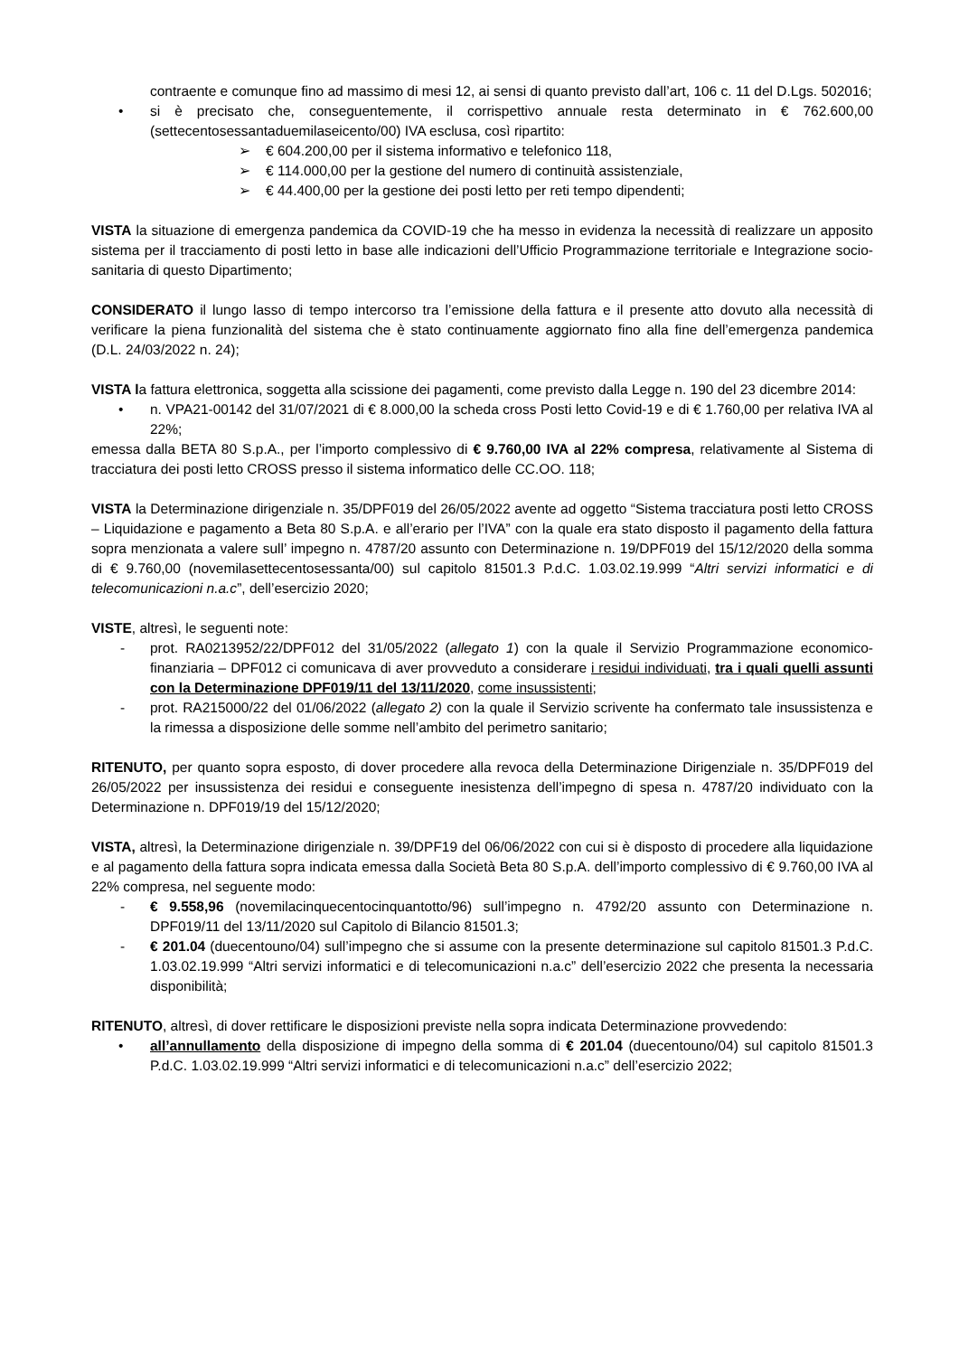contraente e comunque fino ad massimo di mesi 12, ai sensi di quanto previsto dall’art, 106 c. 11 del D.Lgs. 502016;
• si è precisato che, conseguentemente, il corrispettivo annuale resta determinato in € 762.600,00 (settecentosessantaduemilaseicento/00) IVA esclusa, così ripartito:
➢ € 604.200,00 per il sistema informativo e telefonico 118,
➢ € 114.000,00 per la gestione del numero di continuità assistenziale,
➢ € 44.400,00 per la gestione dei posti letto per reti tempo dipendenti;
VISTA la situazione di emergenza pandemica da COVID-19 che ha messo in evidenza la necessità di realizzare un apposito sistema per il tracciamento di posti letto in base alle indicazioni dell’Ufficio Programmazione territoriale e Integrazione socio-sanitaria di questo Dipartimento;
CONSIDERATO il lungo lasso di tempo intercorso tra l’emissione della fattura e il presente atto dovuto alla necessità di verificare la piena funzionalità del sistema che è stato continuamente aggiornato fino alla fine dell’emergenza pandemica (D.L. 24/03/2022 n. 24);
VISTA la fattura elettronica, soggetta alla scissione dei pagamenti, come previsto dalla Legge n. 190 del 23 dicembre 2014:
• n. VPA21-00142 del 31/07/2021 di € 8.000,00 la scheda cross Posti letto Covid-19 e di € 1.760,00 per relativa IVA al 22%;
emessa dalla BETA 80 S.p.A., per l’importo complessivo di € 9.760,00 IVA al 22% compresa, relativamente al Sistema di tracciatura dei posti letto CROSS presso il sistema informatico delle CC.OO. 118;
VISTA la Determinazione dirigenziale n. 35/DPF019 del 26/05/2022 avente ad oggetto “Sistema tracciatura posti letto CROSS – Liquidazione e pagamento a Beta 80 S.p.A. e all’erario per l’IVA” con la quale era stato disposto il pagamento della fattura sopra menzionata a valere sull’ impegno n. 4787/20 assunto con Determinazione n. 19/DPF019 del 15/12/2020 della somma di € 9.760,00 (novemilasettecentosessanta/00) sul capitolo 81501.3 P.d.C. 1.03.02.19.999 “Altri servizi informatici e di telecomunicazioni n.a.c”, dell’esercizio 2020;
VISTE, altresì, le seguenti note:
- prot. RA0213952/22/DPF012 del 31/05/2022 (allegato 1) con la quale il Servizio Programmazione economico-finanziaria – DPF012 ci comunicava di aver provveduto a considerare i residui individuati, tra i quali quelli assunti con la Determinazione DPF019/11 del 13/11/2020, come insussistenti;
- prot. RA215000/22 del 01/06/2022 (allegato 2) con la quale il Servizio scrivente ha confermato tale insussistenza e la rimessa a disposizione delle somme nell’ambito del perimetro sanitario;
RITENUTO, per quanto sopra esposto, di dover procedere alla revoca della Determinazione Dirigenziale n. 35/DPF019 del 26/05/2022 per insussistenza dei residui e conseguente inesistenza dell’impegno di spesa n. 4787/20 individuato con la Determinazione n. DPF019/19 del 15/12/2020;
VISTA, altresì, la Determinazione dirigenziale n. 39/DPF19 del 06/06/2022 con cui si è disposto di procedere alla liquidazione e al pagamento della fattura sopra indicata emessa dalla Società Beta 80 S.p.A. dell’importo complessivo di € 9.760,00 IVA al 22% compresa, nel seguente modo:
- € 9.558,96 (novemilacinquecentocinquantotto/96) sull’impegno n. 4792/20 assunto con Determinazione n. DPF019/11 del 13/11/2020 sul Capitolo di Bilancio 81501.3;
- € 201.04 (duecentouno/04) sull’impegno che si assume con la presente determinazione sul capitolo 81501.3 P.d.C. 1.03.02.19.999 “Altri servizi informatici e di telecomunicazioni n.a.c” dell’esercizio 2022 che presenta la necessaria disponibilità;
RITENUTO, altresì, di dover rettificare le disposizioni previste nella sopra indicata Determinazione provvedendo:
• all’annullamento della disposizione di impegno della somma di € 201.04 (duecentouno/04) sul capitolo 81501.3 P.d.C. 1.03.02.19.999 “Altri servizi informatici e di telecomunicazioni n.a.c” dell’esercizio 2022;